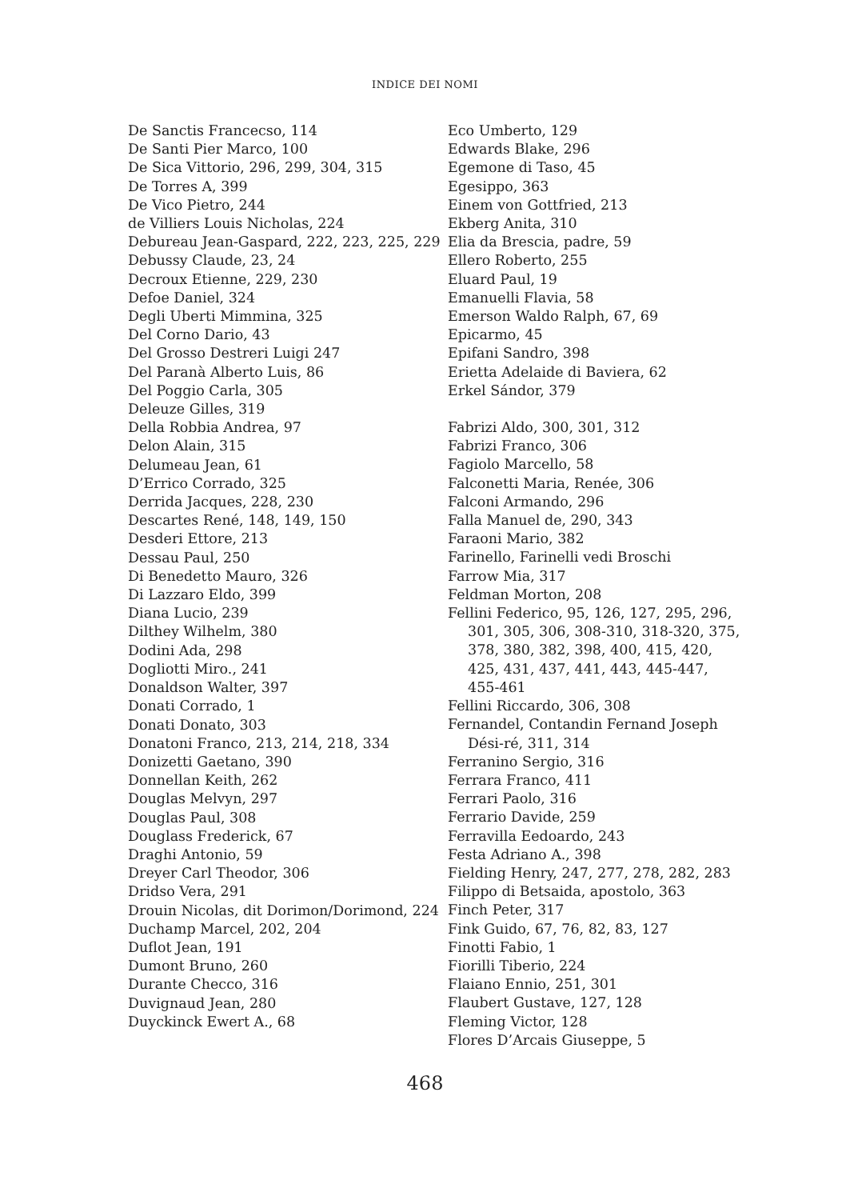INDICE DEI NOMI
De Sanctis Francecso, 114
De Santi Pier Marco, 100
De Sica Vittorio, 296, 299, 304, 315
De Torres A, 399
De Vico Pietro, 244
de Villiers Louis Nicholas, 224
Debureau Jean-Gaspard, 222, 223, 225, 229
Debussy Claude, 23, 24
Decroux Etienne, 229, 230
Defoe Daniel, 324
Degli Uberti Mimmina, 325
Del Corno Dario, 43
Del Grosso Destreri Luigi 247
Del Paranà Alberto Luis, 86
Del Poggio Carla, 305
Deleuze Gilles, 319
Della Robbia Andrea, 97
Delon Alain, 315
Delumeau Jean, 61
D’Errico Corrado, 325
Derrida Jacques, 228, 230
Descartes René, 148, 149, 150
Desderi Ettore, 213
Dessau Paul, 250
Di Benedetto Mauro, 326
Di Lazzaro Eldo, 399
Diana Lucio, 239
Dilthey Wilhelm, 380
Dodini Ada, 298
Dogliotti Miro., 241
Donaldson Walter, 397
Donati Corrado, 1
Donati Donato, 303
Donatoni Franco, 213, 214, 218, 334
Donizetti Gaetano, 390
Donnellan Keith, 262
Douglas Melvyn, 297
Douglas Paul, 308
Douglass Frederick, 67
Draghi Antonio, 59
Dreyer Carl Theodor, 306
Dridso Vera, 291
Drouin Nicolas, dit Dorimon/Dorimond, 224
Duchamp Marcel, 202, 204
Duflot Jean, 191
Dumont Bruno, 260
Durante Checco, 316
Duvignaud Jean, 280
Duyckinck Ewert A., 68
Eco Umberto, 129
Edwards Blake, 296
Egemone di Taso, 45
Egesippo, 363
Einem von Gottfried, 213
Ekberg Anita, 310
Elia da Brescia, padre, 59
Ellero Roberto, 255
Eluard Paul, 19
Emanuelli Flavia, 58
Emerson Waldo Ralph, 67, 69
Epicarmo, 45
Epifani Sandro, 398
Erietta Adelaide di Baviera, 62
Erkel Sándor, 379
Fabrizi Aldo, 300, 301, 312
Fabrizi Franco, 306
Fagiolo Marcello, 58
Falconetti Maria, Renée, 306
Falconi Armando, 296
Falla Manuel de, 290, 343
Faraoni Mario, 382
Farinello, Farinelli vedi Broschi
Farrow Mia, 317
Feldman Morton, 208
Fellini Federico, 95, 126, 127, 295, 296, 301, 305, 306, 308-310, 318-320, 375, 378, 380, 382, 398, 400, 415, 420, 425, 431, 437, 441, 443, 445-447, 455-461
Fellini Riccardo, 306, 308
Fernandel, Contandin Fernand Joseph Dési-ré, 311, 314
Ferranino Sergio, 316
Ferrara Franco, 411
Ferrari Paolo, 316
Ferrario Davide, 259
Ferravilla Eedoardo, 243
Festa Adriano A., 398
Fielding Henry, 247, 277, 278, 282, 283
Filippo di Betsaida, apostolo, 363
Finch Peter, 317
Fink Guido, 67, 76, 82, 83, 127
Finotti Fabio, 1
Fiorilli Tiberio, 224
Flaiano Ennio, 251, 301
Flaubert Gustave, 127, 128
Fleming Victor, 128
Flores D’Arcais Giuseppe, 5
468